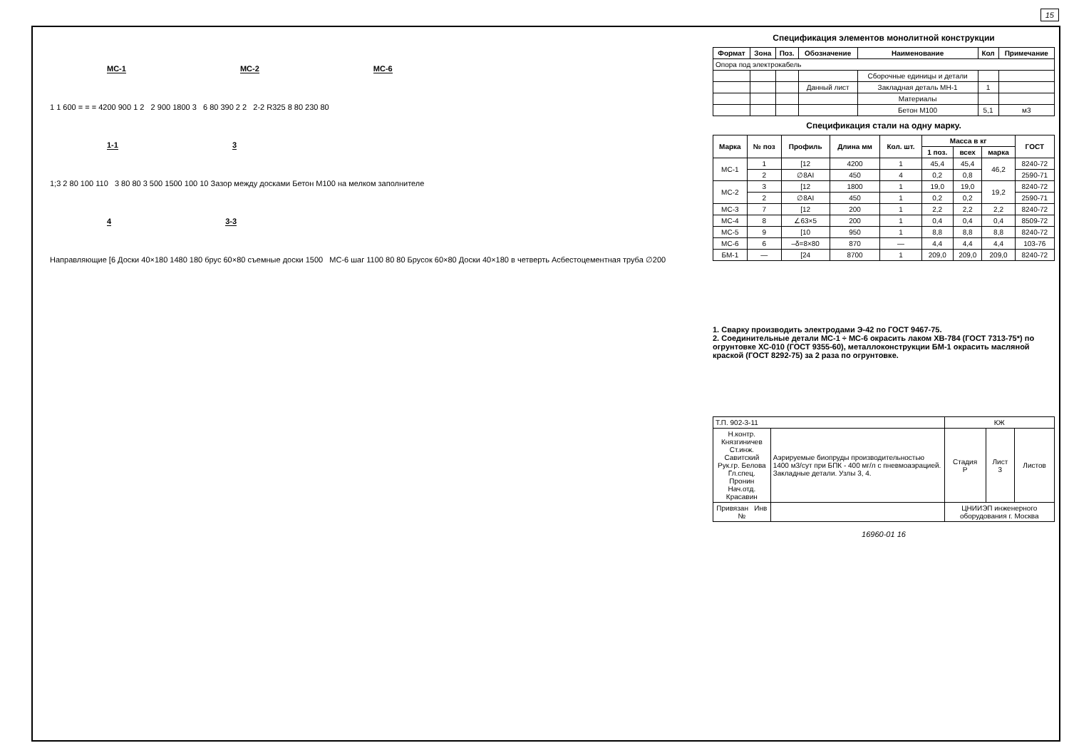15
МС-1 МС-2 МС-6
1 1 600 = = = 4200 900 1 2 2 900 1800 3 6 80 390 2 2 2-2 R325 8 80 230 80
1-1 3
1;3 2 80 100 110 3 80 80 3 500 1500 100 10 Зазор между досками Бетон М100 на мелком заполнителе
4 3-3
Направляющие [6 Доски 40×180 1480 180 брус 60×80 съемные доски 1500 МС-6 шаг 1100 80 80 Брусок 60×80 Доски 40×180 в четверть Асбестоцементная труба ∅200
Спецификация элементов монолитной конструкции
| Формат | Зона | Поз. | Обозначение | Наименование | Кол | Примечание |
| --- | --- | --- | --- | --- | --- | --- |
| Опора под электрокабель | | | | | | |
| | | | | Сборочные единицы и детали | | |
| | | | Данный лист | Закладная деталь МН-1 | 1 | |
| | | | | Материалы | | |
| | | | | Бетон М100 | 5,1 | м3 |
Спецификация стали на одну марку.
| Марка | № поз | Профиль | Длина мм | Кол. шт. | Масса в кг | | | ГОСТ |
| --- | --- | --- | --- | --- | --- | --- | --- | --- |
| | | | | | 1 поз. | всех | марка | |
| МС-1 | 1 | [12 | 4200 | 1 | 45,4 | 45,4 | 46,2 | 8240-72 |
| | 2 | ∅8AI | 450 | 4 | 0,2 | 0,8 | | 2590-71 |
| МС-2 | 3 | [12 | 1800 | 1 | 19,0 | 19,0 | 19,2 | 8240-72 |
| | 2 | ∅8AI | 450 | 1 | 0,2 | 0,2 | | 2590-71 |
| МС-3 | 7 | [12 | 200 | 1 | 2,2 | 2,2 | 2,2 | 8240-72 |
| МС-4 | 8 | ∠63×5 | 200 | 1 | 0,4 | 0,4 | 0,4 | 8509-72 |
| МС-5 | 9 | [10 | 950 | 1 | 8,8 | 8,8 | 8,8 | 8240-72 |
| МС-6 | 6 | –δ=8×80 | 870 | — | 4,4 | 4,4 | 4,4 | 103-76 |
| БМ-1 | — | [24 | 8700 | 1 | 209,0 | 209,0 | 209,0 | 8240-72 |
1. Сварку производить электродами Э-42 по ГОСТ 9467-75.
2. Соединительные детали МС-1 ÷ МС-6 окрасить лаком ХВ-784 (ГОСТ 7313-75*) по огрунтовке ХС-010 (ГОСТ 9355-60), металлоконструкции БМ-1 окрасить масляной краской (ГОСТ 8292-75) за 2 раза по огрунтовке.
| Т.П. 902-3-11 | | КЖ | | |
| Н.контр. Князгиничев Ст.инж. Савитский Рук.гр. Белова Гл.спец. Пронин Нач.отд. Красавин | Аэрируемые биопруды производительностью 1400 м3/сут при БПК - 400 мг/л с пневмоаэрацией. Закладные детали. Узлы 3, 4. | Стадия Р | Лист 3 | Листов |
| Привязан Инв № | | ЦНИИЭП инженерного оборудования г. Москва | | |
16960-01 16